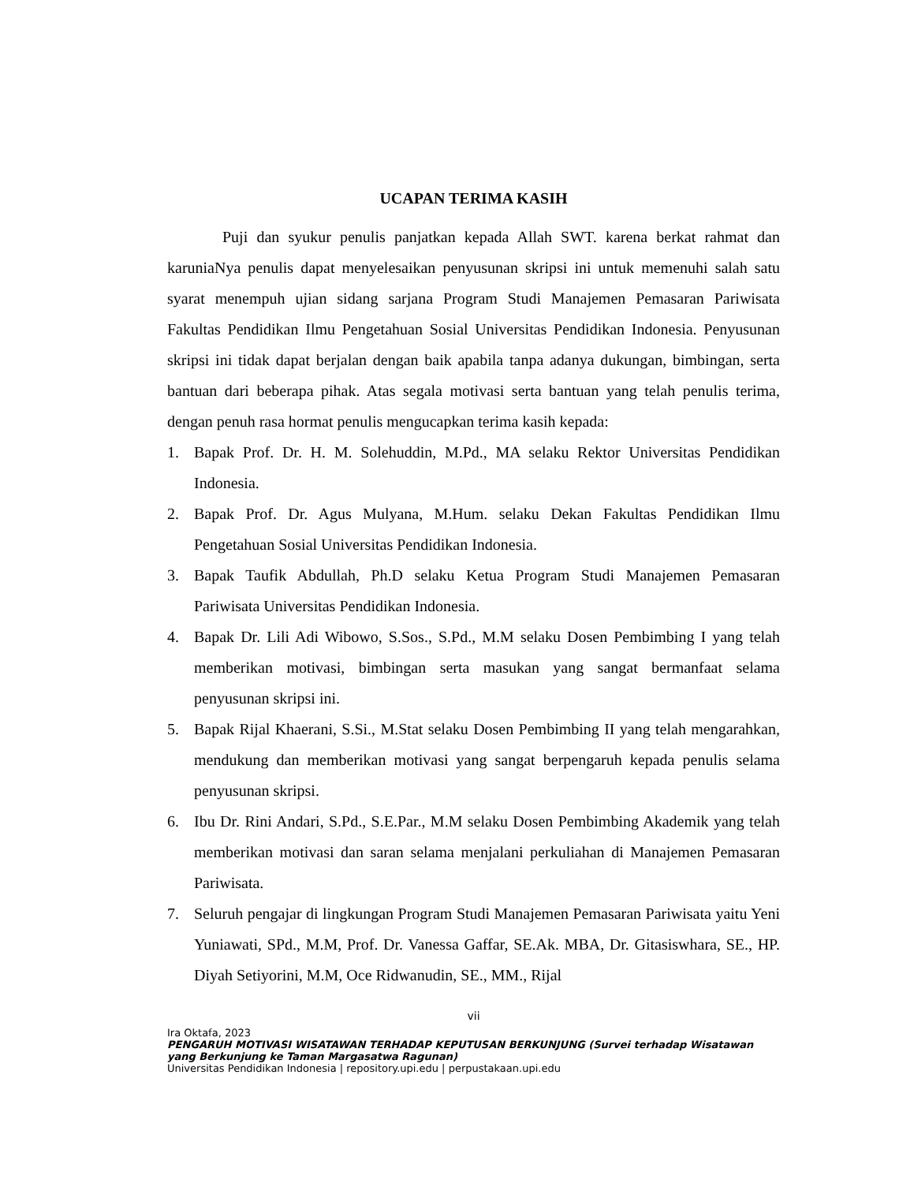UCAPAN TERIMA KASIH
Puji dan syukur penulis panjatkan kepada Allah SWT. karena berkat rahmat dan karuniaNya penulis dapat menyelesaikan penyusunan skripsi ini untuk memenuhi salah satu syarat menempuh ujian sidang sarjana Program Studi Manajemen Pemasaran Pariwisata Fakultas Pendidikan Ilmu Pengetahuan Sosial Universitas Pendidikan Indonesia. Penyusunan skripsi ini tidak dapat berjalan dengan baik apabila tanpa adanya dukungan, bimbingan, serta bantuan dari beberapa pihak. Atas segala motivasi serta bantuan yang telah penulis terima, dengan penuh rasa hormat penulis mengucapkan terima kasih kepada:
1. Bapak Prof. Dr. H. M. Solehuddin, M.Pd., MA selaku Rektor Universitas Pendidikan Indonesia.
2. Bapak Prof. Dr. Agus Mulyana, M.Hum. selaku Dekan Fakultas Pendidikan Ilmu Pengetahuan Sosial Universitas Pendidikan Indonesia.
3. Bapak Taufik Abdullah, Ph.D selaku Ketua Program Studi Manajemen Pemasaran Pariwisata Universitas Pendidikan Indonesia.
4. Bapak Dr. Lili Adi Wibowo, S.Sos., S.Pd., M.M selaku Dosen Pembimbing I yang telah memberikan motivasi, bimbingan serta masukan yang sangat bermanfaat selama penyusunan skripsi ini.
5. Bapak Rijal Khaerani, S.Si., M.Stat selaku Dosen Pembimbing II yang telah mengarahkan, mendukung dan memberikan motivasi yang sangat berpengaruh kepada penulis selama penyusunan skripsi.
6. Ibu Dr. Rini Andari, S.Pd., S.E.Par., M.M selaku Dosen Pembimbing Akademik yang telah memberikan motivasi dan saran selama menjalani perkuliahan di Manajemen Pemasaran Pariwisata.
7. Seluruh pengajar di lingkungan Program Studi Manajemen Pemasaran Pariwisata yaitu Yeni Yuniawati, SPd., M.M, Prof. Dr. Vanessa Gaffar, SE.Ak. MBA, Dr. Gitasiswhara, SE., HP. Diyah Setiyorini, M.M, Oce Ridwanudin, SE., MM., Rijal
vii
Ira Oktafa, 2023
PENGARUH MOTIVASI WISATAWAN TERHADAP KEPUTUSAN BERKUNJUNG (Survei terhadap Wisatawan yang Berkunjung ke Taman Margasatwa Ragunan)
Universitas Pendidikan Indonesia | repository.upi.edu | perpustakaan.upi.edu